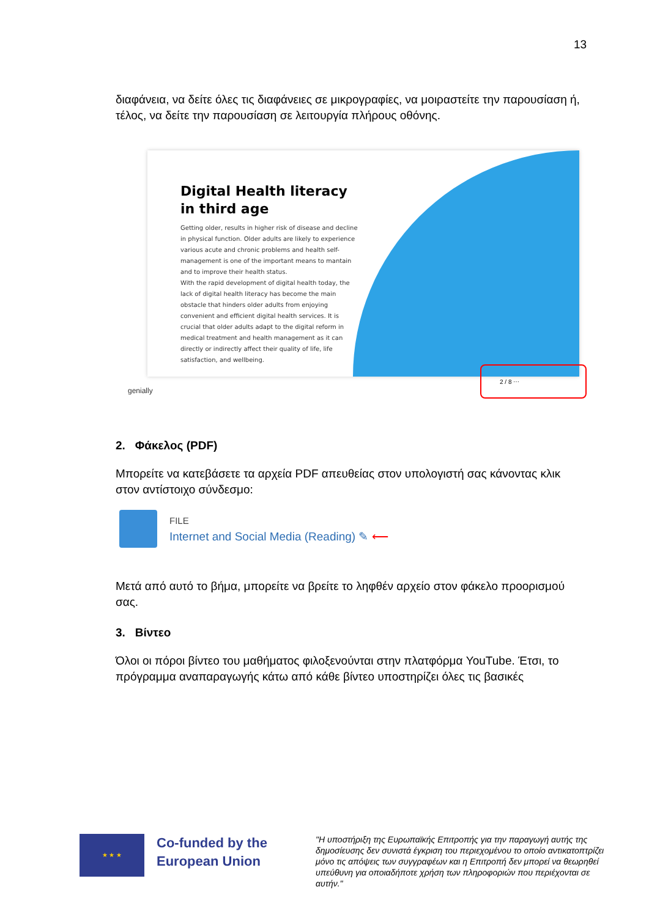13
διαφάνεια, να δείτε όλες τις διαφάνειες σε μικρογραφίες, να μοιραστείτε την παρουσίαση ή, τέλος, να δείτε την παρουσίαση σε λειτουργία πλήρους οθόνης.
Digital Health literacy in third age
Getting older, results in higher risk of disease and decline in physical function. Older adults are likely to experience various acute and chronic problems and health self-management is one of the important means to mantain and to improve their health status.
With the rapid development of digital health today, the lack of digital health literacy has become the main obstacle that hinders older adults from enjoying convenient and efficient digital health services. It is crucial that older adults adapt to the digital reform in medical treatment and health management as it can directly or indirectly affect their quality of life, life satisfaction, and wellbeing.
genially
2 / 8 ⋯
2. Φάκελος (PDF)
Μπορείτε να κατεβάσετε τα αρχεία PDF απευθείας στον υπολογιστή σας κάνοντας κλικ στον αντίστοιχο σύνδεσμο:
FILE
Internet and Social Media (Reading) ✎ ⟵
Μετά από αυτό το βήμα, μπορείτε να βρείτε το ληφθέν αρχείο στον φάκελο προορισμού σας.
3. Βίντεο
Όλοι οι πόροι βίντεο του μαθήματος φιλοξενούνται στην πλατφόρμα YouTube. Έτσι, το πρόγραμμα αναπαραγωγής κάτω από κάθε βίντεο υποστηρίζει όλες τις βασικές
★ ★ ★
Co-funded by the European Union
"Η υποστήριξη της Ευρωπαϊκής Επιτροπής για την παραγωγή αυτής της δημοσίευσης δεν συνιστά έγκριση του περιεχομένου το οποίο αντικατοπτρίζει μόνο τις απόψεις των συγγραφέων και η Επιτροπή δεν μπορεί να θεωρηθεί υπεύθυνη για οποιαδήποτε χρήση των πληροφοριών που περιέχονται σε αυτήν."